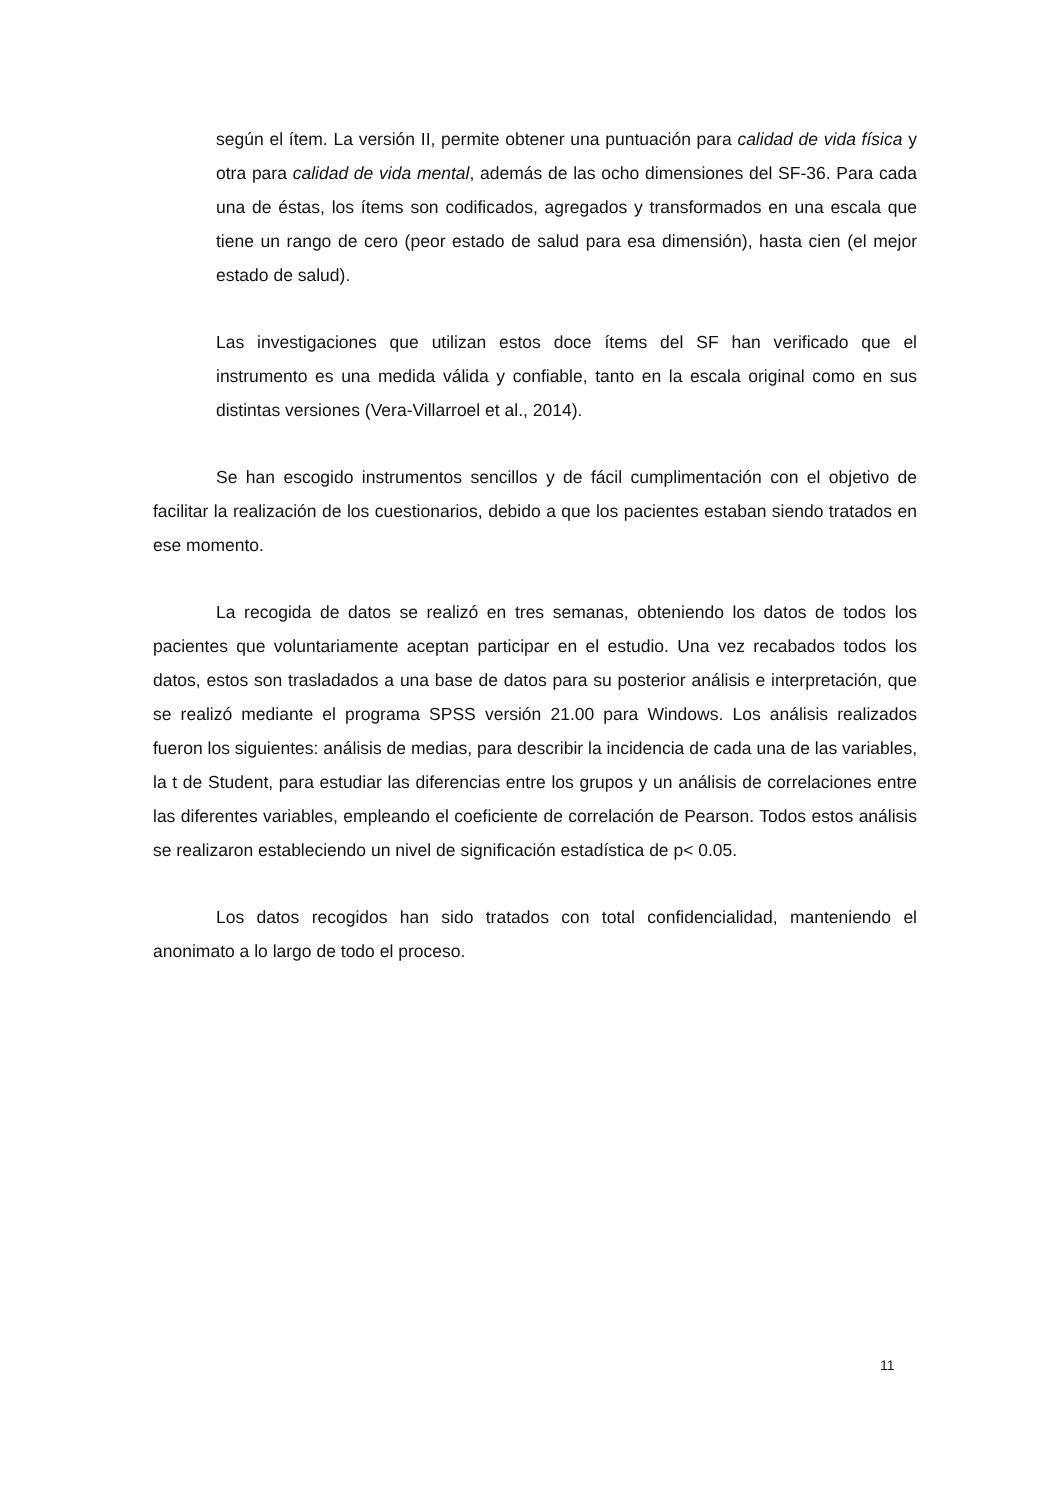según el ítem. La versión II, permite obtener una puntuación para calidad de vida física y otra para calidad de vida mental, además de las ocho dimensiones del SF-36. Para cada una de éstas, los ítems son codificados, agregados y transformados en una escala que tiene un rango de cero (peor estado de salud para esa dimensión), hasta cien (el mejor estado de salud).
Las investigaciones que utilizan estos doce ítems del SF han verificado que el instrumento es una medida válida y confiable, tanto en la escala original como en sus distintas versiones (Vera-Villarroel et al., 2014).
Se han escogido instrumentos sencillos y de fácil cumplimentación con el objetivo de facilitar la realización de los cuestionarios, debido a que los pacientes estaban siendo tratados en ese momento.
La recogida de datos se realizó en tres semanas, obteniendo los datos de todos los pacientes que voluntariamente aceptan participar en el estudio. Una vez recabados todos los datos, estos son trasladados a una base de datos para su posterior análisis e interpretación, que se realizó mediante el programa SPSS versión 21.00 para Windows. Los análisis realizados fueron los siguientes: análisis de medias, para describir la incidencia de cada una de las variables, la t de Student, para estudiar las diferencias entre los grupos y un análisis de correlaciones entre las diferentes variables, empleando el coeficiente de correlación de Pearson. Todos estos análisis se realizaron estableciendo un nivel de significación estadística de p< 0.05.
Los datos recogidos han sido tratados con total confidencialidad, manteniendo el anonimato a lo largo de todo el proceso.
11